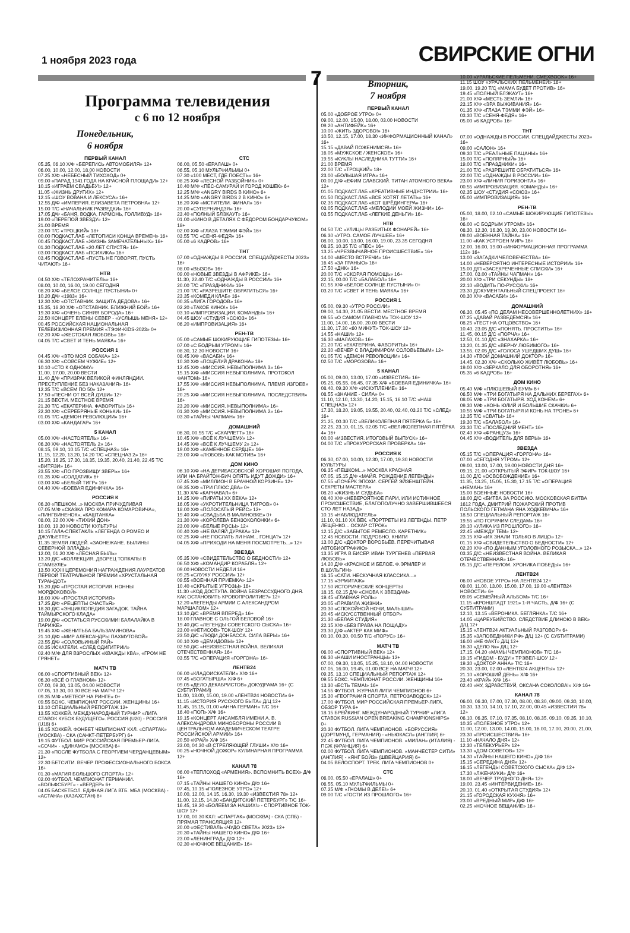1 ноября 2023 года
СВИРСКИЕ ОГНИ
7
Программа телевидения
с 6 по 12 ноября
Понедельник,
6 ноября
ПЕРВЫЙ КАНАЛ
05.35, 06.10 Х/Ф «БЕРЕГИСЬ АВТОМОБИЛЯ» 12+
06.00, 10.00, 12.00, 18.00 НОВОСТИ
07.25 Х/Ф «НЕБЕСНЫЙ ТИХОХОД» 0+
09.00 «ПАРАД 1941 ГОДА НА КРАСНОЙ ПЛОЩАДИ» 12+
10.15 «ИГРАЕМ СВАДЬБУ!» 12+
11.05 «ЖИЗНЬ ДРУГИХ» 12+
12.15 «ШОУ ВОВАНА И ЛЕКСУСА» 16+
12.55 Д/Ф «ИМПЕРИЯ. ЕЛИЗАВЕТА ПЕТРОВНА» 12+
15.00 Т/С «НАЧАЛЬНИК РАЗВЕДКИ» 16+
17.05 Д/Ф «БАНЯ, ВОДКА, ГАРМОНЬ, ГОЛЛИВУД» 16+
19.00 «ПЕРЕПОЙ ЗВЕЗДУ» 12+
21.00 ВРЕМЯ
23.00 Т/С «ТРОЦКИЙ» 18+
00.00 ПОДКАСТ.ЛАБ «ЛЕТОПИСИ КОНЦА ВРЕМЕН» 16+
00.45 ПОДКАСТ.ЛАБ «ЖИЗНЬ ЗАМЕЧАТЕЛЬНЫХ» 16+
01.30 ПОДКАСТ.ЛАБ «20 ЛЕТ СПУСТЯ» 16+
03.00 ПОДКАСТ.ЛАБ «ПСИХИКА» 16+
03.45 ПОДКАСТ.ЛАБ «ПУСТЬ НЕ ГОВОРЯТ, ПУСТЬ ЧИТАЮТ» 16+
НТВ
04.50 Х/Ф «ТЕЛОХРАНИТЕЛЬ» 16+
08.00, 10.00, 16.00, 19.00 СЕГОДНЯ
08.20 Х/Ф «БЕЛОЕ СОЛНЦЕ ПУСТЫНИ» 0+
10.20 Д/Ф «1983» 16+
12.30 Х/Ф «ОТСТАВНИК. ЗАЩИТА ДЕДОВА» 16+
15.35, 16.20 Х/Ф «ОТСТАВНИК. БЛИЖНИЙ БОЙ» 16+
19.30 Х/Ф «ОЧЕНЬ СИНЯЯ БОРОДА» 16+
22.50 КОНЦЕРТ ЕЛЕНЫ СЕВЕР - «УСЛЫШЬ МЕНЯ» 12+
00.45 РОССИЙСКАЯ НАЦИОНАЛЬНАЯ ТЕЛЕВИЗИОННАЯ ПРЕМИЯ «ТЭФИ-KIDS-2023» 0+
02.20 Х/Ф «ЖЕСТОКАЯ ЛЮБОВЬ» 18+
04.05 Т/С «СВЕТ И ТЕНЬ МАЯКА» 16+
РОССИЯ 1
04.45 Х/Ф «ЭТО МОЯ СОБАКА» 12+
06.30 Х/Ф «СОВСЕМ ЧУЖИЕ» 12+
10.10 «СТО К ОДНОМУ»
11.00, 17.00, 20.00 ВЕСТИ
11.40 Д/Ф «ПРИЗРАК ВЕЛИКОЙ ФИНЛЯНДИИ. ПРЕСТУПЛЕНИЕ БЕЗ НАКАЗАНИЯ» 16+
12.35 Т/С «ВСЕМ ПО 50» 12+
17.50 «ПЕСНИ ОТ ВСЕЙ ДУШИ» 12+
21.15 ВЕСТИ. МЕСТНОЕ ВРЕМЯ
21.30 Т/С «ЕКАТЕРИНА. ФАВОРИТЫ» 16+
22.30 Х/Ф «СЕРЕБРЯНЫЕ КОНЬКИ» 16+
01.05 Т/С «ДЕМОН РЕВОЛЮЦИИ» 16+
03.00 Х/Ф «КАНДАГАР» 16+
5 КАНАЛ
05.00 Х/Ф «НАСТОЯТЕЛЬ» 16+
06.30 Х/Ф «НАСТОЯТЕЛЬ 2» 16+
08.15, 09.10, 10.15 Т/С «СПЕЦНАЗ» 16+
11.15, 12.20, 13.20, 14.20 Т/С «СПЕЦНАЗ 2» 16+
15.20, 16.25, 17.30, 18.35, 19.35, 20.40, 21.40, 22.45 Т/С «ВИТЯЗИ» 16+
23.55 Х/Ф «ПО ПРОЗВИЩУ ЗВЕРЬ» 16+
01.35 Х/Ф «СОЛДАТИК» 6+
03.00 Х/Ф «БЕЛЫЙ ТИГР» 16+
04.40 Х/Ф «БОЕВАЯ ЕДИНИЧКА» 16+
РОССИЯ К
06.30 «ПЕШКОМ...» МОСКВА ПРИЧУДЛИВАЯ
07.05 М/Ф «СКАЗКА ПРО КОМАРА КОМАРОВИЧА», «ПИНГВИНЕНОК», «КАШТАНКА»
08.00, 22.00 Х/Ф «ТИХИЙ ДОН»
10.00, 19.30 НОВОСТИ КУЛЬТУРЫ
10.15 ГАЛА-СПЕКТАКЛЬ «ЛЕГЕНДА О РОМЕО И ДЖУЛЬЕТТЕ»
11.35 ЗЕМЛЯ ЛЮДЕЙ. «ЗАОНЕЖАНЕ. БЫЛИНЫ СЕВЕРНОЙ ЭЛЛАДЫ»
12.00, 01.20 Х/Ф «ЛЕСНАЯ БЫЛЬ»
13.20 Д/С «КОЛЛЕКЦИЯ. ДВОРЕЦ ТОПКАПЫ В СТАМБУЛЕ»
13.50 XXXII ЦЕРЕМОНИЯ НАГРАЖДЕНИЯ ЛАУРЕАТОВ ПЕРВОЙ ТЕАТРАЛЬНОЙ ПРЕМИИ «ХРУСТАЛЬНАЯ ТУРАНДОТ»
15.20 Д/Ф «ПРОСТАЯ ИСТОРИЯ. НОННЫ МОРДЮКОВОЙ»
16.00 Х/Ф «ПРОСТАЯ ИСТОРИЯ»
17.25 Д/Ф «РЕЦЕПТЫ СЧАСТЬЯ»
18.30 Д/С «ЭНЦИКЛОПЕДИЯ ЗАГАДОК. ТАЙНА ТАЙМЫРСКОГО КЛАДА»
19.00 Д/Ф «ОСТАТЬСЯ РУССКИМИ! БАЛАЛАЙКА В ПАРИЖЕ»
19.45 Х/Ф «ЖЕНИТЬБА БАЛЬЗАМИНОВА»
21.10 Д/Ф «МИР АЛЕКСАНДРЫ ПАХМУТОВОЙ»
23.55 Д/Ф «СОЛОВЬИНЫЙ РАЙ»
00.35 ИСКАТЕЛИ. «СЛЕД ОДИГИТРИИ»
02.40 М/Ф ДЛЯ ВЗРОСЛЫХ «КВАЖДЫ КВА», «ГРОМ НЕ ГРЯНЕТ»
МАТЧ ТВ
06.00 «СПОРТИВНЫЙ ВЕК» 12+
06.30 «ВСЁ О ГЛАВНОМ» 12+
07.00, 09.30, 13.05, 04.00 НОВОСТИ
07.05, 13.30, 00.30 ВСЕ НА МАТЧ! 12+
09.35 М/Ф «МЕТЕОР НА РИНГЕ» 0+
09.55 БОКС. ЧЕМПИОНАТ РОССИИ. ЖЕНЩИНЫ 16+
13.10 СПЕЦИАЛЬНЫЙ РЕПОРТАЖ 12+
13.55 ХОККЕЙ. МЕЖДУНАРОДНЫЙ ТУРНИР «ЛИГА СТАВОК КУБОК БУДУЩЕГО». РОССИЯ (U20) - РОССИЯ (U18) 6+
16.15 ХОККЕЙ. ФОНБЕТ ЧЕМПИОНАТ КХЛ. «СПАРТАК» (МОСКВА) - СКА (САНКТ-ПЕТЕРБУРГ) 6+
19.15 ФУТБОЛ. МИР РОССИЙСКАЯ ПРЕМЬЕР-ЛИГА. «СОЧИ» - «ДИНАМО» (МОСКВА) 6+
21.30 «ПОСЛЕ ФУТБОЛА С ГЕОРГИЕМ ЧЕРДАНЦЕВЫМ» 12+
22.30 БЕТСИТИ. ВЕЧЕР ПРОФЕССИОНАЛЬНОГО БОКСА 16+
01.30 «МАГИЯ БОЛЬШОГО СПОРТА» 12+
02.00 ФУТБОЛ. ЧЕМПИОНАТ ГЕРМАНИИ. «ВОЛЬФСБУРГ» - «ВЕРДЕР» 6+
04.05 БАСКЕТБОЛ. ЕДИНАЯ ЛИГА ВТБ. МБА (МОСКВА) - «АСТАНА» (КАЗАХСТАН) 6+
СТС
06.00, 05.50 «ЕРАЛАШ» 0+
06.55, 05.10 МУЛЬТФИЛЬМЫ 0+
07.30 «100 МЕСТ, ГДЕ ПОЕСТЬ» 16+
08.25 Х/Ф «ЛЕСНОЙ РАЗБОЙНИК» 0+
10.40 М/Ф «ПЁС-САМУРАЙ И ГОРОД КОШЕК» 6+
12.25 М/Ф «ANGRY BIRDS В КИНО» 6+
14.25 М/Ф «ANGRY BIRDS 2 В КИНО» 6+
16.20 Х/Ф «МСТИТЕЛИ. ФИНАЛ» 16+
20.00 «СУПЕРНИНДЗЯ» 16+
23.40 «ПОЛНЫЙ БЛЭКАУТ» 16+
01.00 «КИНО В ДЕТАЛЯХ С ФЁДОРОМ БОНДАРЧУКОМ» 18+
02.00 Х/Ф «ГЛАЗА ТЭММИ ФЭЙ» 16+
03.55 Т/С «СЕНЯ-ФЕДЯ» 16+
05.00 «6 КАДРОВ» 16+
ТНТ
07.00 «ОДНАЖДЫ В РОССИИ. СПЕЦДАЙДЖЕСТЫ 2023» 16+
08.00 «ВЫЗОВ» 16+
09.00 «НОВЫЕ ЗВЕЗДЫ В АФРИКЕ» 16+
11.30, 22.40 Т/С «ОДНАЖДЫ В РОССИИ» 16+
20.00 Т/С «ПРАЗДНИКИ» 16+
21.00 Т/С «РАЗРЕШИТЕ ОБРАТИТЬСЯ» 16+
23.35 «КОМЕДИ КЛАБ» 16+
00.35 «ЛИГА ГОРОДОВ» 16+
02.20 «ТАКОЕ КИНО!» 16+
03.10 «ИМПРОВИЗАЦИЯ. КОМАНДЫ» 16+
04.45 ШОУ «СТУДИЯ «СОЮЗ» 16+
06.20 «ИМПРОВИЗАЦИЯ» 16+
РЕН-ТВ
05.00 «САМЫЕ ШОКИРУЮЩИЕ ГИПОТЕЗЫ» 16+
07.00 «С БОДРЫМ УТРОМ!» 16+
08.30, 12.30 НОВОСТИ 16+
08.45 Х/Ф «ВАСАБИ» 16+
10.30 Х/Ф «ПОЦЕЛУЙ ДРАКОНА» 18+
12.45 Х/Ф «МИССИЯ. НЕВЫПОЛНИМА 3» 16+
15.15 Х/Ф «МИССИЯ НЕВЫПОЛНИМА. ПРОТОКОЛ ФАНТОМ» 16+
17.55 Х/Ф «МИССИЯ НЕВЫПОЛНИМА. ПЛЕМЯ ИЗГОЕВ» 16+
20.25 Х/Ф «МИССИЯ НЕВЫПОЛНИМА. ПОСЛЕДСТВИЯ» 16+
23.20 Х/Ф «МИССИЯ. НЕВЫПОЛНИМА» 16+
01.30 Х/Ф «МИССИЯ. НЕВЫПОЛНИМА 2» 16+
03.30 «ТАЙНЫ ЧАПМАН» 16+
ДОМАШНИЙ
06.30, 00.55 Т/С «СКАРЛЕТТ» 16+
10.45 Х/Ф «ВСЁ К ЛУЧШЕМУ» 12+
14.45 Х/Ф «ВСЁ К ЛУЧШЕМУ 2» 12+
19.00 Х/Ф «КАМЕННОЕ СЕРДЦЕ» 16+
23.00 Х/Ф «ЛЮБОВЬ КАК МОТИВ» 16+
ДОМ КИНО
06.10 Х/Ф «НА ДЕРИБАСОВСКОЙ ХОРОШАЯ ПОГОДА, ИЛИ НА БРАЙТОН-БИЧ ОПЯТЬ ИДУТ ДОЖДИ» 16+
07.45 Х/Ф «МИЛЛИОН В БРАЧНОЙ КОРЗИНЕ» 12+
09.35 Х/Ф «ТРИ ПЛЮС ДВА» 0+
11.30 Х/Ф «КАРНАВАЛ» 6+
14.25 Х/Ф «ПИРАТЫ XX ВЕКА» 12+
16.05 Х/Ф «УКРОТИТЕЛЬНИЦА ТИГРОВ» 0+
18.00 Х/Ф «ПОЛОСАТЫЙ РЕЙС» 12+
19.40 Х/Ф «СВАДЬБА В МАЛИНОВКЕ» 0+
21.30 Х/Ф «КОРОЛЕВА БЕНЗОКОЛОНКИ» 6+
23.00 Х/Ф «БЕЛЫЕ РОСЫ» 12+
00.40 Х/Ф «НЕ ВАЛЯЙ ДУРАКА» 12+
02.25 Х/Ф «НЕ ПОСЛАТЬ ЛИ НАМ... ГОНЦА?» 12+
04.05 Х/Ф «ПРИХОДИ НА МЕНЯ ПОСМОТРЕТЬ...» 12+
ЗВЕЗДА
05.35 Х/Ф «СВИДЕТЕЛЬСТВО О БЕДНОСТИ» 12+
06.50 Х/Ф «КОМАНДИР КОРАБЛЯ» 12+
09.00 НОВОСТИ НЕДЕЛИ 16+
09.25 «СЛУЖУ РОССИИ» 12+
09.55 «ВОЕННАЯ ПРИЕМКА» 12+
10.40 «СКРЫТЫЕ УГРОЗЫ» 16+
11.30 «КОД ДОСТУПА. ВОЙНА БЕЗРАССУДНОГО ДНЯ. КАК ОСТАНОВИТЬ КРОВОПРОЛИТИЕ?» 12+
12.20 «ЛЕГЕНДЫ АРМИИ С АЛЕКСАНДРОМ МАРШАЛОМ» 12+
13.10 Д/С «ВРЕМЯ ВПЕРЕД» 16+
18.00 ГЛАВНОЕ С ОЛЬГОЙ БЕЛОВОЙ 16+
19.40 Д/С «ЛЕГЕНДЫ СОВЕТСКОГО СЫСКА» 16+
23.00 «ФЕТИСОВ» ТОК-ШОУ 12+
23.50 Д/С «ЛЮДИ ДОНБАССА. СИЛА ВЕРЫ» 16+
00.10 Х/Ф «ДЕМИДОВЫ» 12+
02.50 Д/С «НЕИЗВЕСТНАЯ ВОЙНА. ВЕЛИКАЯ ОТЕЧЕСТВЕННАЯ» 16+
03.55 Т/С «ОПЕРАЦИЯ «ГОРГОНА» 16+
ЛЕНТВ24
06.00 «КЛАДОИСКАТЕЛИ» Х/Ф 16+
07.45 «БОГАТЫРША» Х/Ф 6+
09.05 «ДЕЛО ДЕКАБРИСТОВ» ДОКУДРАМА 16+ (С СУБТИТРАМИ)
11.00, 13.00, 15.00, 19.00 «ЛЕНТВ24 НОВОСТИ» 6+
11.15 «ИСТОРИЯ РУССКОГО БЫТА» Д/Ц 12+
11.45, 15.15, 01.00 «АННА ГЕРМАН» Т/С 16+
16.40 «ПОП» Х/Ф 16+
19.15 «КОНЦЕРТ АНСАМБЛЯ ИМЕНИ А. В. АЛЕКСАНДРОВА МИНОБОРОНЫ РОССИИ В ЦЕНТРАЛЬНОМ АКАДЕМИЧЕСКОМ ТЕАТРЕ РОССИЙСКОЙ АРМИИ» 16+
20.50 «КРАЙ» Х/Ф 16+
23.00, 04.30 «В СТРЕЛЯЮЩЕЙ ГЛУШИ» Х/Ф 16+
00.25 «НОЧНОЙ ДОЖОР» КУЛИНАРНАЯ ПРОГРАММА 12+
КАНАЛ 78
06.00 «ТЕПЛОХОД «АРМЕНИЯ». ВСПОМНИТЬ ВСЕХ» Д/Ф 16+
07.15 «ТАЙНЫ НАШЕГО КИНО» Д/Ф 16+
07.45, 10.15 «ПОЛЕЗНОЕ УТРО» 12+
10.00, 12.00, 14.15, 16.30, 19.30 «ИЗВЕСТИЯ 78» 12+
11.00, 12.15, 14.30 «БАНДИТСКИЙ ПЕТЕРБУРГ» Т/С 16+
16.45, 19.20 «БОЛЕЕМ ЗА НАШИХ!» - СПОРТИВНОЕ ТОК-ШОУ 12+
17.00, 00.30 КХЛ: «СПАРТАК» (МОСКВА) - СКА (СПБ) - ПРЯМАЯ ТРАНСЛЯЦИЯ 12+
20.00 «ФЕСТИВАЛЬ «ЧУДО СВЕТА» 2023» 12+
20.30 «ТАЙНЫ НАШЕГО КИНО» Д/Ф 16+
23.00 «ЛЕНИНГРАД» Д/Ф 12+
02.30 «НОЧНОЕ ВЕЩАНИЕ» 16+
Вторник,
7 ноября
ПЕРВЫЙ КАНАЛ
05.00 «ДОБРОЕ УТРО» 0+
09.00, 12.00, 15.00, 18.00, 03.00 НОВОСТИ
09.20 «АНТИФЕЙК» 16+
10.00 «ЖИТЬ ЗДОРОВО!» 16+
10.50, 12.15, 17.00, 18.30 «ИНФОРМАЦИОННЫЙ КАНАЛ» 16+
15.15 «ДАВАЙ ПОЖЕНИМСЯ!» 16+
16.05 «МУЖСКОЕ / ЖЕНСКОЕ» 16+
19.55 «КУКЛЫ НАСЛЕДНИКА ТУТТИ» 16+
21.00 ВРЕМЯ
22.00 Т/С «ТРОЦКИЙ» 18+
23.00 «БОЛЬШАЯ ИГРА» 16+
00.00 Д/Ф «ЕФИМ СЛАВСКИЙ. ТИТАН АТОМНОГО ВЕКА» 12+
01.05 ПОДКАСТ.ЛАБ «КРЕАТИВНЫЕ ИНДУСТРИИ» 16+
01.50 ПОДКАСТ.ЛАБ «ВСЕ ХОТЯТ ЛЕТАТЬ» 16+
02.35 ПОДКАСТ.ЛАБ «КОТ ШРЁДИНГЕРА» 16+
03.05 ПОДКАСТ.ЛАБ «МЕЛОДИИ МОЕЙ ЖИЗНИ» 16+
03.55 ПОДКАСТ.ЛАБ «ЛЕГКИЕ ДЕНЬГИ» 16+
НТВ
04.50 Т/С «УЛИЦЫ РАЗБИТЫХ ФОНАРЕЙ» 16+
06.30 «УТРО. САМОЕ ЛУЧШЕЕ» 16+
08.00, 10.00, 13.00, 16.00, 19.00, 23.35 СЕГОДНЯ
08.25, 10.35 Т/С «ПЁС» 16+
13.25 «ЧРЕЗВЫЧАЙНОЕ ПРОИСШЕСТВИЕ» 16+
14.00 «МЕСТО ВСТРЕЧИ» 16+
16.45 «ЗА ГРАНЬЮ» 16+
17.50 «ДНК» 16+
20.00 Т/С «СКОРАЯ ПОМОЩЬ» 16+
22.15, 00.00 Т/С «БАЛАБОЛ» 16+
01.55 Х/Ф «БЕЛОЕ СОЛНЦЕ ПУСТЫНИ» 0+
03.20 Т/С «СВЕТ И ТЕНЬ МАЯКА» 16+
РОССИЯ 1
05.00, 09.30 «УТРО РОССИИ»
09.00, 14.30, 21.05 ВЕСТИ. МЕСТНОЕ ВРЕМЯ
09.55 «О САМОМ ГЛАВНОМ» ТОК-ШОУ 12+
11.00, 14.00, 16.00, 20.00 ВЕСТИ
11.30, 17.30 «60 МИНУТ» ТОК-ШОУ 12+
14.55 «НАШИ» 12+
16.30 «МАЛАХОВ» 16+
21.20 Т/С «ЕКАТЕРИНА. ФАВОРИТЫ» 16+
22.20 «ВЕЧЕР С ВЛАДИМИРОМ СОЛОВЬЁВЫМ» 12+
01.05 Т/С «ДЕМОН РЕВОЛЮЦИИ» 16+
02.50 Т/С «МОРОЗОВА» 16+
5 КАНАЛ
05.00, 09.00, 13.00, 17.00 «ИЗВЕСТИЯ» 16+
05.25, 05.55, 06.45, 07.35 Х/Ф «БОЕВАЯ ЕДИНИЧКА» 16+
08.40, 09.30 Х/Ф «ИСКУПЛЕНИЕ» 16+
08.55 «ЗНАНИЕ - СИЛА» 0+
11.10, 12.10, 13.30, 14.20, 15.15, 16.10 Т/С «НАШ СПЕЦНАЗ» 12+
17.30, 18.20, 19.05, 19.55, 20.40, 02.40, 03.20 Т/С «СЛЕД» 16+
21.25, 00.30 Т/С «ВЕЛИКОЛЕПНАЯ ПЯТЁРКА 5» 16+
22.25, 23.10, 01.15, 02.05 Т/С «ВЕЛИКОЛЕПНАЯ ПЯТЁРКА 4» 16+
00.00 «ИЗВЕСТИЯ. ИТОГОВЫЙ ВЫПУСК» 16+
04.00 Т/С «ПРОКУРОРСКАЯ ПРОВЕРКА» 16+
РОССИЯ К
06.30, 07.00, 10.00, 12.30, 17.00, 19.30 НОВОСТИ КУЛЬТУРЫ
06.35 «ПЕШКОМ...» МОСКВА КРАСНАЯ
07.05, 15.15 Д/Ф «МАЙЯ. РОЖДЕНИЕ ЛЕГЕНДЫ»
07.55 «ПОЧЕРК ЭПОХИ. СЕРГЕЙ ЭЙЗЕНШТЕЙН. СЕКРЕТЫ МАСТЕРА»
08.20 «ЖИЗНЬ И СУДЬБА»
08.40 Х/Ф «НЕВЕРОЯТНОЕ ПАРИ, ИЛИ ИСТИННОЕ ПРОИСШЕСТВИЕ, БЛАГОПОЛУЧНО ЗАВЕРШИВШЕЕСЯ СТО ЛЕТ НАЗАД»
10.15 «НАБЛЮДАТЕЛЬ»
11.10, 01.10 XX ВЕК. «ПОРТРЕТЫ ИЗ ЛЕГЕНДЫ. ПЕТР ЛЕЩЕНКО... ОСКАР СТРОК»
12.15 Д/С «ЗАБЫТОЕ РЕМЕСЛО. КАРЕТНИК»
12.45 НОВОСТИ. ПОДРОБНО. КНИГИ
13.00 Д/С «ДОКТОР ВОРОБЬЁВ. ПЕРЕЧИТЫВАЯ АВТОБИОГРАФИЮ»
13.35 ИГРА В БИСЕР. ИВАН ТУРГЕНЕВ «ПЕРВАЯ ЛЮБОВЬ»
14.20 Д/Ф «КРАСНОЕ И БЕЛОЕ. Ф.ЭРМЛЕР И В.ШУЛЬГИН»
16.15 «САТИ. НЕСКУЧНАЯ КЛАССИКА...»
17.15 «ЭРМИТАЖ»
17.50 ИСТОРИЧЕСКИЕ КОНЦЕРТЫ
18.15, 02.15 Д/Ф «СНОВА К ЗВЕЗДАМ»
19.45 «ГЛАВНАЯ РОЛЬ»
20.05 «ПРАВИЛА ЖИЗНИ»
20.30 «СПОКОЙНОЙ НОЧИ, МАЛЫШИ!»
20.45 «ИСКУССТВЕННЫЙ ОТБОР»
21.30 «БЕЛАЯ СТУДИЯ»
22.15 Х/Ф «БЕЗ ПРАВА НА ПОЩАДУ»
23.30 Д/Ф «АКТЕР КАК МИФ»
00.10, 00.30, 00.50 Т/С «ПОРУС» 16+
МАТЧ ТВ
06.00 «СПОРТИВНЫЙ ВЕК» 12+
06.30 «НАШИ ИНОСТРАНЦЫ» 12+
07.00, 09.30, 13.05, 15.25, 18.10, 04.00 НОВОСТИ
07.05, 16.00, 19.45, 01.00 ВСЕ НА МАТЧ! 12+
09.35, 13.10 СПЕЦИАЛЬНЫЙ РЕПОРТАЖ 12+
09.55 БОКС. ЧЕМПИОНАТ РОССИИ. ЖЕНЩИНЫ 16+
13.30 «ЕСТЬ ТЕМА!» 16+
14.55 ФУТБОЛ. ЖУРНАЛ ЛИГИ ЧЕМПИОНОВ 6+
15.30 «ГЕОГРАФИЯ СПОРТА. ПЕТРОЗАВОДСК» 12+
17.00 ФУТБОЛ. МИР РОССИЙСКАЯ ПРЕМЬЕР-ЛИГА. ОБЗОР ТУРА 6+
18.15 БРЕЙКИНГ. МЕЖДУНАРОДНЫЙ ТУРНИР «ЛИГА СТАВОК RUSSIAN OPEN BREAKING CHAMPIONSHIPS» 0+
20.30 ФУТБОЛ. ЛИГА ЧЕМПИОНОВ. «БОРУССИЯ» (ДОРТМУНД, ГЕРМАНИЯ) - «НЬЮКАСЛ» (АНГЛИЯ) 6+
22.45 ФУТБОЛ. ЛИГА ЧЕМПИОНОВ. «МИЛАН» (ИТАЛИЯ) - ПСЖ (ФРАНЦИЯ) 6+
02.00 ФУТБОЛ. ЛИГА ЧЕМПИОНОВ. «МАНЧЕСТЕР СИТИ» (АНГЛИЯ) - «ЯНГ БОЙЗ» (ШВЕЙЦАРИЯ) 6+
04.05 ВЕЛОСПОРТ. ТРЕК. ЛИГА ЧЕМПИОНОВ 0+
СТС
06.00, 05.50 «ЕРАЛАШ» 0+
06.55, 05.10 МУЛЬТФИЛЬМЫ 0+
07.25 М/Ф «ГНОМЫ В ДЕЛЕ!» 6+
09.00 Т/С «ГОСТИ ИЗ ПРОШЛОГО» 16+
10.00 «УРАЛЬСКИЕ ПЕЛЬМЕНИ. СМЕХBOOK» 16+
11.15 ШОУ «УРАЛЬСКИХ ПЕЛЬМЕНЕЙ» 16+
19.00, 19.20 Т/С «МАМА БУДЕТ ПРОТИВ» 16+
19.45 «ПОЛНЫЙ БЛЭКАУТ» 16+
21.00 Х/Ф «МЕСТЬ ЗЕМЛИ» 16+
23.15 Х/Ф «ЭРА ВЫЖИВАНИЯ» 16+
01.35 Х/Ф «ГЛАЗА ТЭММИ ФЭЙ» 16+
03.30 Т/С «СЕНЯ-ФЕДЯ» 16+
05.00 «6 КАДРОВ» 16+
ТНТ
07.00 «ОДНАЖДЫ В РОССИИ. СПЕЦДАЙДЖЕСТЫ 2023» 16+
09.00 «САЛОН» 16+
09.30 Т/С «РЕАЛЬНЫЕ ПАЦАНЫ» 16+
15.00 Т/С «ПОЛЯРНЫЙ» 16+
19.00 Т/С «ПРАЗДНИКИ» 16+
21.00 Т/С «РАЗРЕШИТЕ ОБРАТИТЬСЯ» 16+
22.00 Т/С «ОДНАЖДЫ В РОССИИ» 16+
23.00 Х/Ф «ЛИНИЯ ГОРИЗОНТА» 16+
00.55 «ИМПРОВИЗАЦИЯ. КОМАНДЫ» 16+
02.35 ШОУ «СТУДИЯ «СОЮЗ» 16+
05.00 «ИМПРОВИЗАЦИЯ» 16+
РЕН-ТВ
05.00, 18.00, 02.10 «САМЫЕ ШОКИРУЮЩИЕ ГИПОТЕЗЫ» 16+
06.00 «С БОДРЫМ УТРОМ!» 16+
08.30, 12.30, 16.30, 19.30, 23.00 НОВОСТИ 16+
09.00 «ВОЕННАЯ ТАЙНА» 16+
11.00 «КАК УСТРОЕН МИР» 16+
12.00, 16.00, 19.00 «ИНФОРМАЦИОННАЯ ПРОГРАММА 112» 16+
13.00 «ЗАГАДКИ ЧЕЛОВЕЧЕСТВА» 16+
14.00 «НЕВЕРОЯТНО ИНТЕРЕСНЫЕ ИСТОРИИ» 16+
15.00 Д/П «ЗАСЕКРЕЧЕННЫЕ СПИСКИ» 16+
17.00, 03.00 «ТАЙНЫ ЧАПМАН» 16+
20.00 Х/Ф «ТРИ СЕКУНДЫ» 18+
22.10 «ВОДИТЬ ПО-РУССКИ» 16+
23.30 ДОКУМЕНТАЛЬНЫЙ СПЕЦПРОЕКТ 16+
00.30 Х/Ф «ВАСАБИ» 16+
ДОМАШНИЙ
06.30, 05.45 «ПО ДЕЛАМ НЕСОВЕРШЕННОЛЕТНИХ» 16+
07.25 «ДАВАЙ РАЗВЕДЁМСЯ!» 16+
08.25 «ТЕСТ НА ОТЦОВСТВО» 16+
10.40, 23.05 Д/С «ПОНЯТЬ. ПРОСТИТЬ» 16+
11.45, 00.15 Д/С «ПОРЧА» 16+
12.50, 01.10 Д/С «ЗНАХАРКА» 16+
13.20, 01.35 Д/С «ВЕРНУ ЛЮБИМОГО» 16+
13.55, 02.05 Д/С «ГОЛОСА УШЕДШИХ ДУШ» 16+
14.30 «ТВОЙ ДОМАШНИЙ ДОКТОР» 16+
14.45, 02.30 Х/Ф «СКОЛЬКО ЖИВЁТ ЛЮБОВЬ» 16+
19.00 Х/Ф «ЗЕРКАЛО ДЛЯ ОБОРОТНЯ» 16+
05.35 «6 КАДРОВ» 16+
ДОМ КИНО
05.40 М/Ф «ПЛЮШЕВЫЙ БУМ!» 6+
06.50 М/Ф «ТРИ БОГАТЫРЯ НА ДАЛЬНИХ БЕРЕГАХ» 6+
08.05 М/Ф «ТРИ БОГАТЫРЯ. ХОД КОНЁМ» 6+
09.30 М/Ф «КОНЬ ЮЛИЙ И БОЛЬШИЕ СКАЧКИ» 6+
10.55 М/Ф «ТРИ БОГАТЫРЯ И КОНЬ НА ТРОНЕ» 6+
12.35 Т/С «СВАТЫ» 16+
19.30 Т/С «БАЛАБОЛ» 16+
23.30 Т/С «ПОСЛЕДНИЙ МЕНТ» 16+
02.40 Х/Ф «ФРАНЦУЗ» 16+
04.45 Х/Ф «ВОДИТЕЛЬ ДЛЯ ВЕРЫ» 16+
ЗВЕЗДА
05.15 Т/С «ОПЕРАЦИЯ «ГОРГОНА» 16+
07.00 «СЕГОДНЯ УТРОМ» 12+
09.00, 13.00, 17.00, 19.00 НОВОСТИ ДНЯ 16+
09.15, 21.00 «ОТКРЫТЫЙ ЭФИР» ТОК-ШОУ 16+
11.00 Д/С «ОСВОБОЖДЕНИЕ» 16+
11.35, 13.25, 15.05, 15.30, 17.15 Т/С «ОПЕРАЦИЯ «НЕМАН» 16+
15.00 ВОЕННЫЕ НОВОСТИ 16+
18.00 Д/С «БИТВА ЗА РОССИЮ. МОСКОВСКАЯ БИТВА 1612 ГОДА. ДМИТРИЙ ПОЖАРСКИЙ ПРОТИВ ПОЛЬСКОГО ГЕТМАНА ЯНА ХОДКЕВИЧА» 16+
18.50 СПЕЦИАЛЬНЫЙ РЕПОРТАЖ 16+
19.55 «ПО ГОРЯЧИМ СЛЕДАМ» 16+
20.10 «УЛИКА ИЗ ПРОШЛОГО» 16+
22.45 «МЕЖДУ ТЕМ» 12+
23.15 Х/Ф «ИХ ЗНАЛИ ТОЛЬКО В ЛИЦО» 12+
01.15 Х/Ф «СВИДЕТЕЛЬСТВО О БЕДНОСТИ» 12+
02.20 Х/Ф «ПО ДАННЫМ УГОЛОВНОГО РОЗЫСКА...» 12+
03.35 Д/С «НЕИЗВЕСТНАЯ ВОЙНА. ВЕЛИКАЯ ОТЕЧЕСТВЕННАЯ» 16+
05.15 Д/С «ПЕРЕЛОМ. ХРОНИКА ПОБЕДЫ» 16+
ЛЕНТВ24
06.00 «НОВОЕ УТРО» НА ЛЕНТВ24 12+
09.00, 11.00, 13.00, 15.00, 17.00, 19.00 «ЛЕНТВ24 НОВОСТИ» 6+
09.05 «СЕМЕЙНЫЙ АЛЬБОМ» Т/С 16+
11.15 «КРОНШТАДТ 1921» 1-Я ЧАСТЬ, Д/Ф 16+ (С СУБТИТРАМИ)
12.10, 13.15 «ВЕРОНИКА. БЕГЛЯНКА» Т/С 16+
14.05 «ЦАРЕУБИЙСТВО. СЛЕДСТВИЕ ДЛИНОЮ В ВЕК» Д/Ц 12+
15.15 «ЛЕНТВ24 АКТУАЛЬНЫЙ РАЗГОВОР» 6+
15.35 «ЗАПОВЕДНИКИ РФ» Д/Ц 12+ (С СУБТИТРАМИ)
16.00 «НЕ ФАКТ» Д/Ц 12+
16.30 «ДЕЛО №» Д/Ц 12+
17.15, 04.20 «МАМЫ ЧЕМПИОНОВ» Т/С 16+
19.15 «ГИДОМ - БУДУ!» ТРЭВЕЛ-ШОУ 12+
19.30 «ДОКТОР АННА» Т/С 16+
20.30, 23.00, 02.00 «ЛЕНТВ24 АКЦЕНТЫ» 12+
21.10 «ХОРОШИЙ ДЕНЬ» Х/Ф 16+
23.40 «КРАЙ» Х/Ф 16+
02.40 «НУ, ЗДРАВСТВУЙ, ОКСАНА СОКОЛОВА!» Х/Ф 16+
КАНАЛ 78
06.00, 06.30, 07.00, 07.30, 08.00, 08.30, 09.00, 09.30, 10.00, 10.30, 13.10, 14.10, 17.10, 22.00, 00.45 «ИЗВЕСТИЯ 78» 12+
06.10, 06.35, 07.10, 07.35, 08.10, 08.35, 09.10, 09.35, 10.10, 10.35 «ПОЛЕЗНОЕ УТРО» 12+
11.00, 12.00, 13.00, 14.00, 15.00, 16.00, 17.00, 20.00, 21.00, 23.30 «ПРОИСШЕСТВИЯ» 16+
11.10 «НАЧАЛО ДНЯ» 12+
12.30 «ТЕЛЕКУРЬЕР» 12+
13.30 «ДОМ СОВЕТОВ» 12+
14.30 «ТАЙНЫ НАШЕГО КИНО» Д/Ф 16+
15.15 «СЕРЕДИНА ДНЯ» 12+
16.15 «ЛЕГЕНДЫ СОВЕТСКОГО СЫСКА» Д/Ф 12+
17.30 «ЛЖЕНАУКИ» Д/Ф 16+
18.00 «ВЕЧЕР ТРУДНОГО ДНЯ» 12+
19.00, 23.45 «ИНТЕРВИДЕНИЕ» 16+
20.10, 01.40 «ОТКРЫТАЯ СТУДИЯ» 12+
21.15 «ГОРОДСКАЯ КУХНЯ» 16+
23.00 «ВРЕДНЫЙ МИР» Д/Ф 16+
02.25 «НОЧНОЕ ВЕЩАНИЕ» 16+